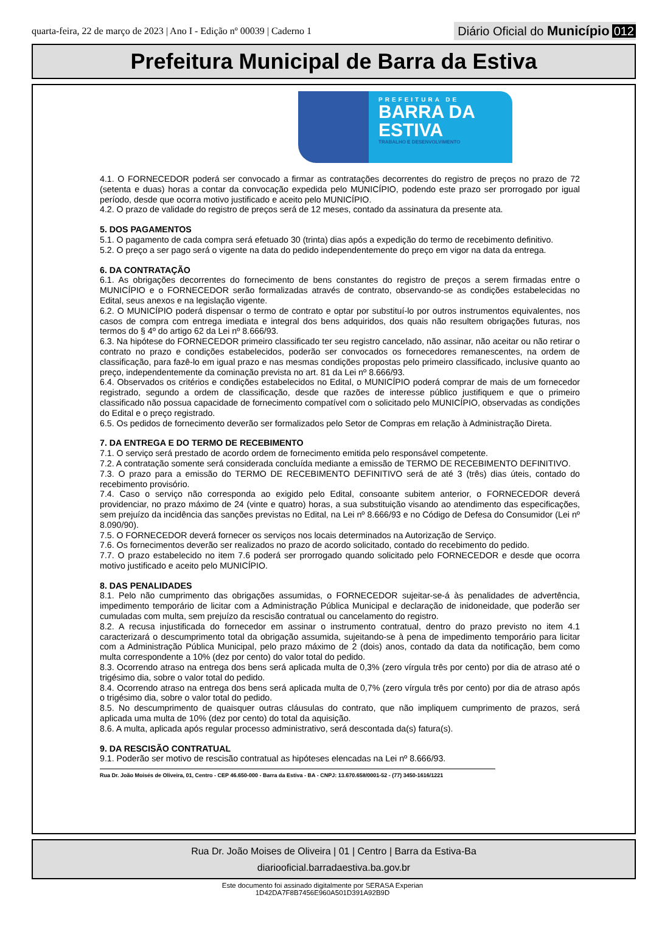quarta-feira, 22 de março de 2023 | Ano I - Edição nº 00039 | Caderno 1
Diário Oficial do Município 012
Prefeitura Municipal de Barra da Estiva
PREFEITURA DE
BARRA DA
ESTIVA
TRABALHO E DESENVOLVIMENTO
4.1. O FORNECEDOR poderá ser convocado a firmar as contratações decorrentes do registro de preços no prazo de 72 (setenta e duas) horas a contar da convocação expedida pelo MUNICÍPIO, podendo este prazo ser prorrogado por igual período, desde que ocorra motivo justificado e aceito pelo MUNICÍPIO.
4.2. O prazo de validade do registro de preços será de 12 meses, contado da assinatura da presente ata.
5. DOS PAGAMENTOS
5.1. O pagamento de cada compra será efetuado 30 (trinta) dias após a expedição do termo de recebimento definitivo.
5.2. O preço a ser pago será o vigente na data do pedido independentemente do preço em vigor na data da entrega.
6. DA CONTRATAÇÃO
6.1. As obrigações decorrentes do fornecimento de bens constantes do registro de preços a serem firmadas entre o MUNICÍPIO e o FORNECEDOR serão formalizadas através de contrato, observando-se as condições estabelecidas no Edital, seus anexos e na legislação vigente.
6.2. O MUNICÍPIO poderá dispensar o termo de contrato e optar por substituí-lo por outros instrumentos equivalentes, nos casos de compra com entrega imediata e integral dos bens adquiridos, dos quais não resultem obrigações futuras, nos termos do § 4º do artigo 62 da Lei nº 8.666/93.
6.3. Na hipótese do FORNECEDOR primeiro classificado ter seu registro cancelado, não assinar, não aceitar ou não retirar o contrato no prazo e condições estabelecidos, poderão ser convocados os fornecedores remanescentes, na ordem de classificação, para fazê-lo em igual prazo e nas mesmas condições propostas pelo primeiro classificado, inclusive quanto ao preço, independentemente da cominação prevista no art. 81 da Lei nº 8.666/93.
6.4. Observados os critérios e condições estabelecidos no Edital, o MUNICÍPIO poderá comprar de mais de um fornecedor registrado, segundo a ordem de classificação, desde que razões de interesse público justifiquem e que o primeiro classificado não possua capacidade de fornecimento compatível com o solicitado pelo MUNICÍPIO, observadas as condições do Edital e o preço registrado.
6.5. Os pedidos de fornecimento deverão ser formalizados pelo Setor de Compras em relação à Administração Direta.
7. DA ENTREGA E DO TERMO DE RECEBIMENTO
7.1. O serviço será prestado de acordo ordem de fornecimento emitida pelo responsável competente.
7.2. A contratação somente será considerada concluída mediante a emissão de TERMO DE RECEBIMENTO DEFINITIVO.
7.3. O prazo para a emissão do TERMO DE RECEBIMENTO DEFINITIVO será de até 3 (três) dias úteis, contado do recebimento provisório.
7.4. Caso o serviço não corresponda ao exigido pelo Edital, consoante subitem anterior, o FORNECEDOR deverá providenciar, no prazo máximo de 24 (vinte e quatro) horas, a sua substituição visando ao atendimento das especificações, sem prejuízo da incidência das sanções previstas no Edital, na Lei nº 8.666/93 e no Código de Defesa do Consumidor (Lei nº 8.090/90).
7.5. O FORNECEDOR deverá fornecer os serviços nos locais determinados na Autorização de Serviço.
7.6. Os fornecimentos deverão ser realizados no prazo de acordo solicitado, contado do recebimento do pedido.
7.7. O prazo estabelecido no item 7.6 poderá ser prorrogado quando solicitado pelo FORNECEDOR e desde que ocorra motivo justificado e aceito pelo MUNICÍPIO.
8. DAS PENALIDADES
8.1. Pelo não cumprimento das obrigações assumidas, o FORNECEDOR sujeitar-se-á às penalidades de advertência, impedimento temporário de licitar com a Administração Pública Municipal e declaração de inidoneidade, que poderão ser cumuladas com multa, sem prejuízo da rescisão contratual ou cancelamento do registro.
8.2. A recusa injustificada do fornecedor em assinar o instrumento contratual, dentro do prazo previsto no item 4.1 caracterizará o descumprimento total da obrigação assumida, sujeitando-se à pena de impedimento temporário para licitar com a Administração Pública Municipal, pelo prazo máximo de 2 (dois) anos, contado da data da notificação, bem como multa correspondente a 10% (dez por cento) do valor total do pedido.
8.3. Ocorrendo atraso na entrega dos bens será aplicada multa de 0,3% (zero vírgula três por cento) por dia de atraso até o trigésimo dia, sobre o valor total do pedido.
8.4. Ocorrendo atraso na entrega dos bens será aplicada multa de 0,7% (zero vírgula três por cento) por dia de atraso após o trigésimo dia, sobre o valor total do pedido.
8.5. No descumprimento de quaisquer outras cláusulas do contrato, que não impliquem cumprimento de prazos, será aplicada uma multa de 10% (dez por cento) do total da aquisição.
8.6. A multa, aplicada após regular processo administrativo, será descontada da(s) fatura(s).
9. DA RESCISÃO CONTRATUAL
9.1. Poderão ser motivo de rescisão contratual as hipóteses elencadas na Lei nº 8.666/93.
Rua Dr. João Moisés de Oliveira, 01, Centro - CEP 46.650-000 - Barra da Estiva - BA - CNPJ: 13.670.658/0001-52 - (77) 3450-1616/1221
Rua Dr. João Moises de Oliveira | 01 | Centro | Barra da Estiva-Ba
diariooficial.barradaestiva.ba.gov.br
Este documento foi assinado digitalmente por SERASA Experian
1D42DA7F8B7456E960A501D391A92B9D